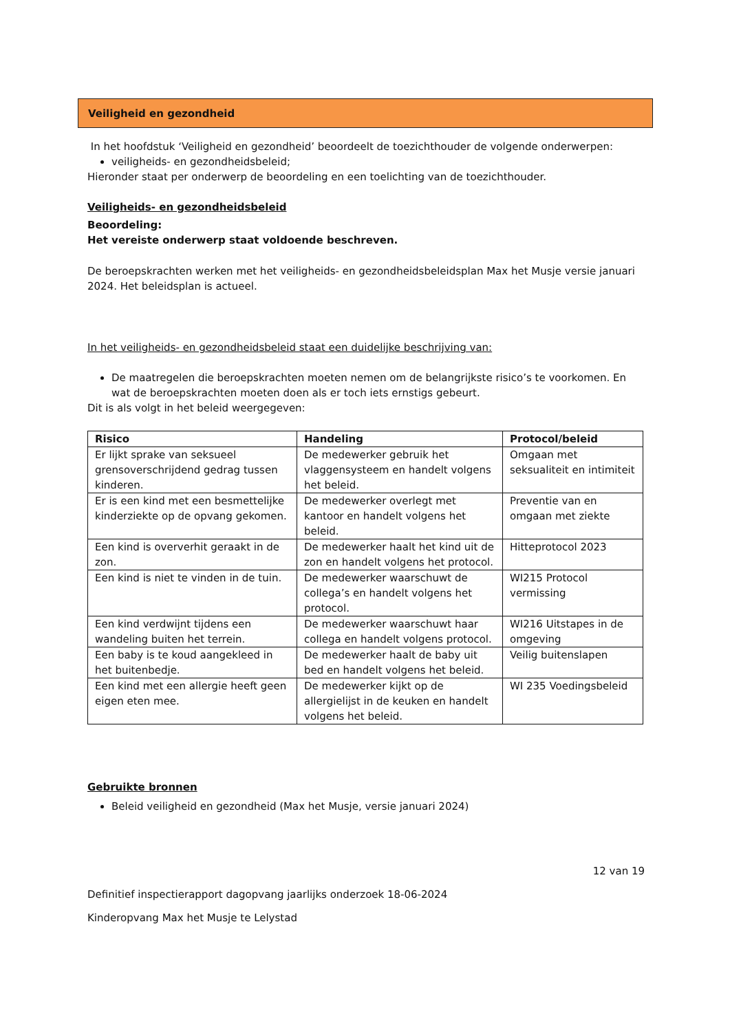Veiligheid en gezondheid
In het hoofdstuk ‘Veiligheid en gezondheid’ beoordeelt de toezichthouder de volgende onderwerpen:
veiligheids- en gezondheidsbeleid;
Hieronder staat per onderwerp de beoordeling en een toelichting van de toezichthouder.
Veiligheids- en gezondheidsbeleid
Beoordeling:
Het vereiste onderwerp staat voldoende beschreven.
De beroepskrachten werken met het veiligheids- en gezondheidsbeleidsplan Max het Musje versie januari 2024. Het beleidsplan is actueel.
In het veiligheids- en gezondheidsbeleid staat een duidelijke beschrijving van:
De maatregelen die beroepskrachten moeten nemen om de belangrijkste risico’s te voorkomen. En wat de beroepskrachten moeten doen als er toch iets ernstigs gebeurt.
Dit is als volgt in het beleid weergegeven:
| Risico | Handeling | Protocol/beleid |
| --- | --- | --- |
| Er lijkt sprake van seksueel grensoverschrijdend gedrag tussen kinderen. | De medewerker gebruik het vlaggensysteem en handelt volgens het beleid. | Omgaan met seksualiteit en intimiteit |
| Er is een kind met een besmettelijke kinderziekte op de opvang gekomen. | De medewerker overlegt met kantoor en handelt volgens het beleid. | Preventie van en omgaan met ziekte |
| Een kind is oververhit geraakt in de zon. | De medewerker haalt het kind uit de zon en handelt volgens het protocol. | Hitteprotocol 2023 |
| Een kind is niet te vinden in de tuin. | De medewerker waarschuwt de collega’s en handelt volgens het protocol. | WI215 Protocol vermissing |
| Een kind verdwijnt tijdens een wandeling buiten het terrein. | De medewerker waarschuwt haar collega en handelt volgens protocol. | WI216 Uitstapes in de omgeving |
| Een baby is te koud aangekleed in het buitenbedje. | De medewerker haalt de baby uit bed en handelt volgens het beleid. | Veilig buitenslapen |
| Een kind met een allergie heeft geen eigen eten mee. | De medewerker kijkt op de allergielijst in de keuken en handelt volgens het beleid. | WI 235 Voedingsbeleid |
Gebruikte bronnen
Beleid veiligheid en gezondheid (Max het Musje, versie januari 2024)
12 van 19
Definitief inspectierapport dagopvang jaarlijks onderzoek 18-06-2024
Kinderopvang Max het Musje te Lelystad